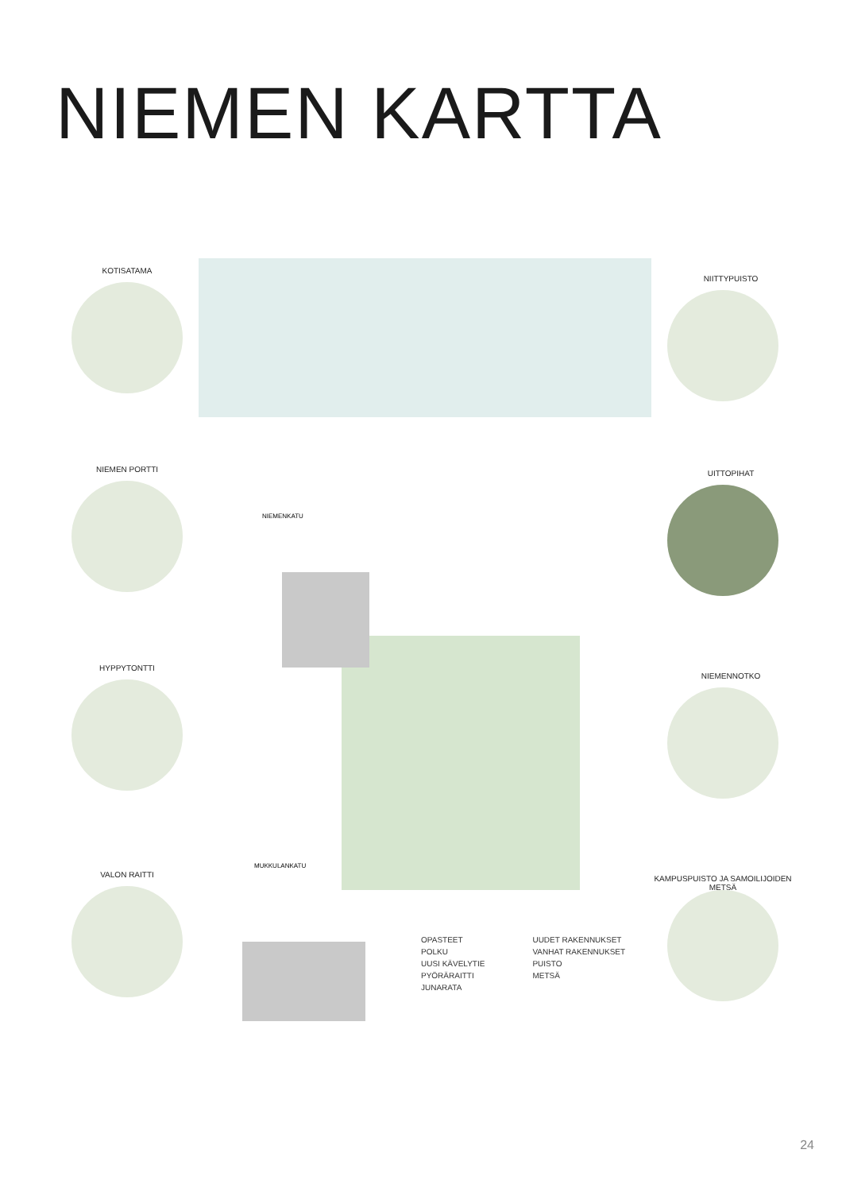NIEMEN KARTTA
KOTISATAMA
NIEMEN PORTTI
HYPPYTONTTI
VALON RAITTI
NIITTYPUISTO
UITTOPIHAT
NIEMENNOTKO
KAMPUSPUISTO JA SAMOILIJOIDEN METSÄ
NIEMENKATU
MUKKULANKATU
OPASTEET
POLKU
UUSI KÄVELYTIE
PYÖRÄRAITTI
JUNARATA
UUDET RAKENNUKSET
VANHAT RAKENNUKSET
PUISTO
METSÄ
24